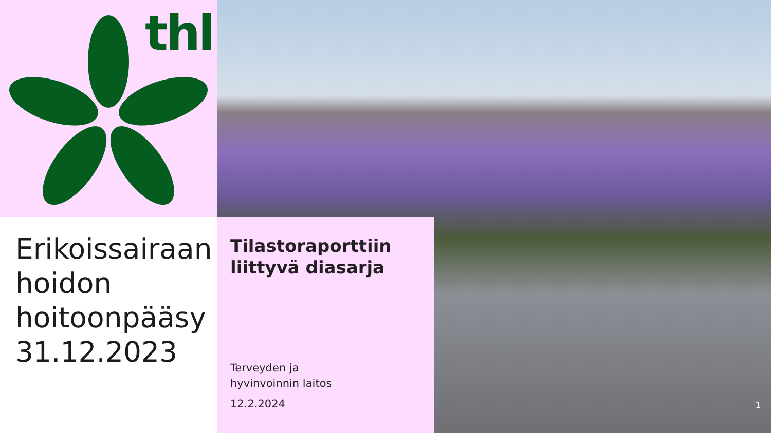thl
Erikoissairaan hoidon hoitoonpääsy 31.12.2023
Tilastoraporttiin liittyvä diasarja
Terveyden ja
hyvinvoinnin laitos
12.2.2024
1